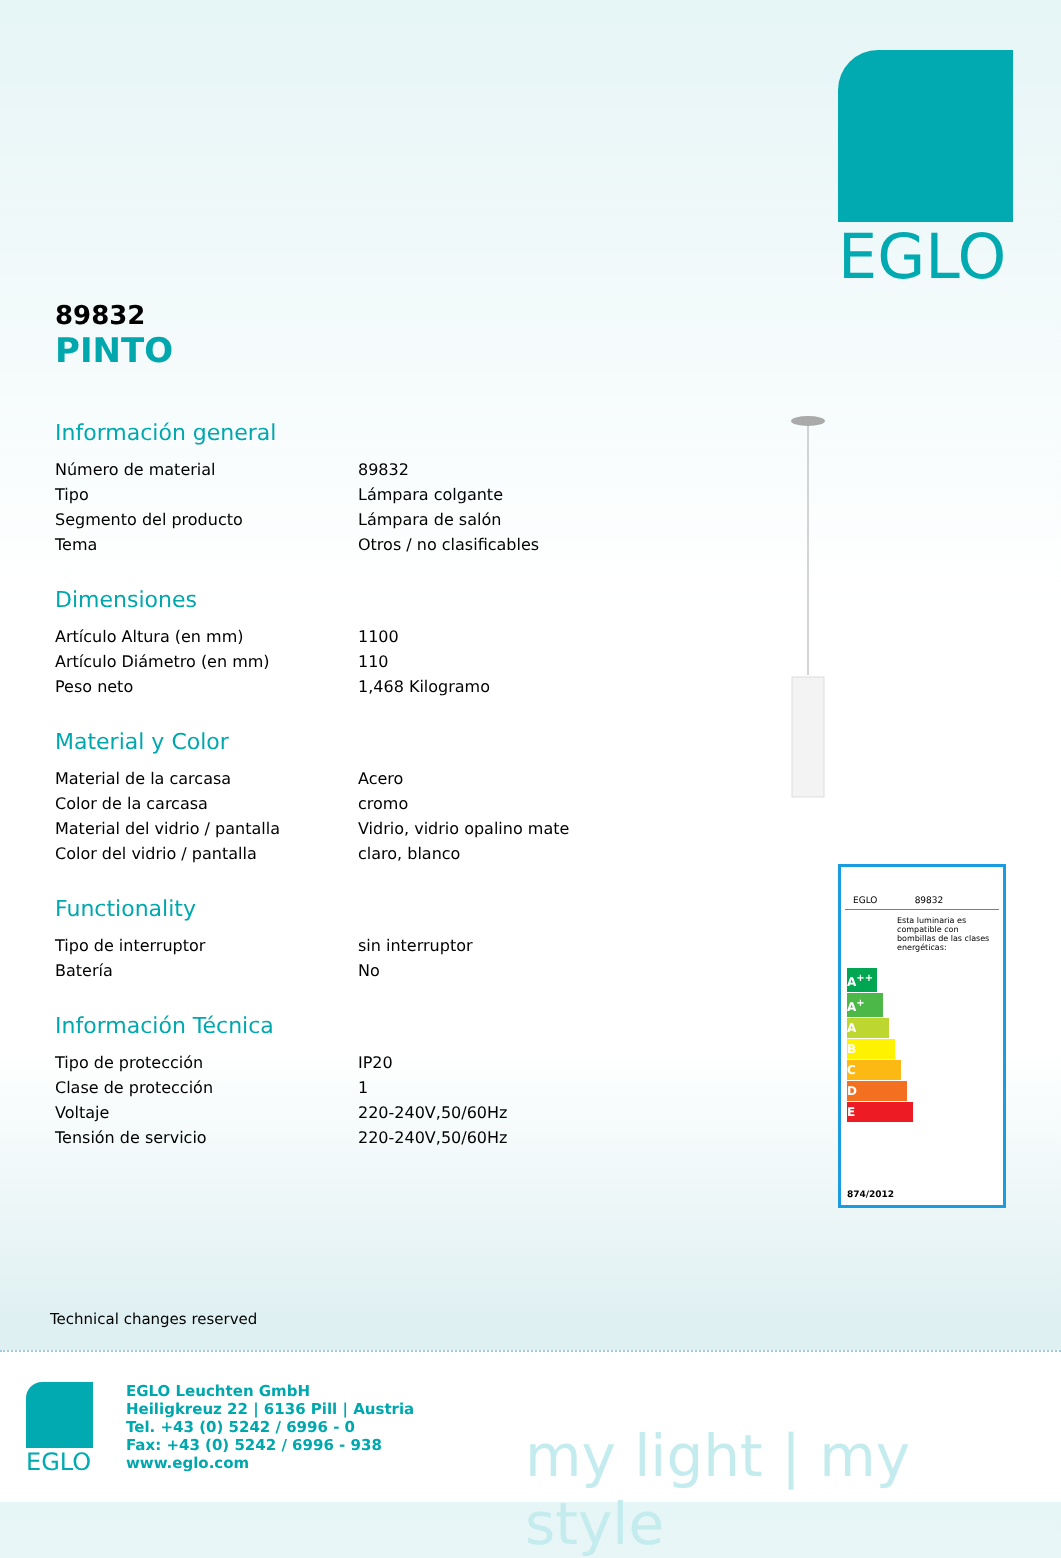EGLO
89832
PINTO
Información general
| Número de material | 89832 |
| Tipo | Lámpara colgante |
| Segmento del producto | Lámpara de salón |
| Tema | Otros / no clasificables |
Dimensiones
| Artículo Altura (en mm) | 1100 |
| Artículo Diámetro (en mm) | 110 |
| Peso neto | 1,468 Kilogramo |
Material y Color
| Material de la carcasa | Acero |
| Color de la carcasa | cromo |
| Material del vidrio / pantalla | Vidrio, vidrio opalino mate |
| Color del vidrio / pantalla | claro, blanco |
Functionality
| Tipo de interruptor | sin interruptor |
| Batería | No |
Información Técnica
| Tipo de protección | IP20 |
| Clase de protección | 1 |
| Voltaje | 220-240V,50/60Hz |
| Tensión de servicio | 220-240V,50/60Hz |
EGLO 89832
Esta luminaria es compatible con bombillas de las clases energéticas:
A<sup>++</sup>
A<sup>+</sup>
A
B
C
D
E
874/2012
Technical changes reserved
EGLO
EGLO Leuchten GmbH
Heiligkreuz 22 | 6136 Pill | Austria
Tel. +43 (0) 5242 / 6996 - 0
Fax: +43 (0) 5242 / 6996 - 938
www.eglo.com
my light | my style